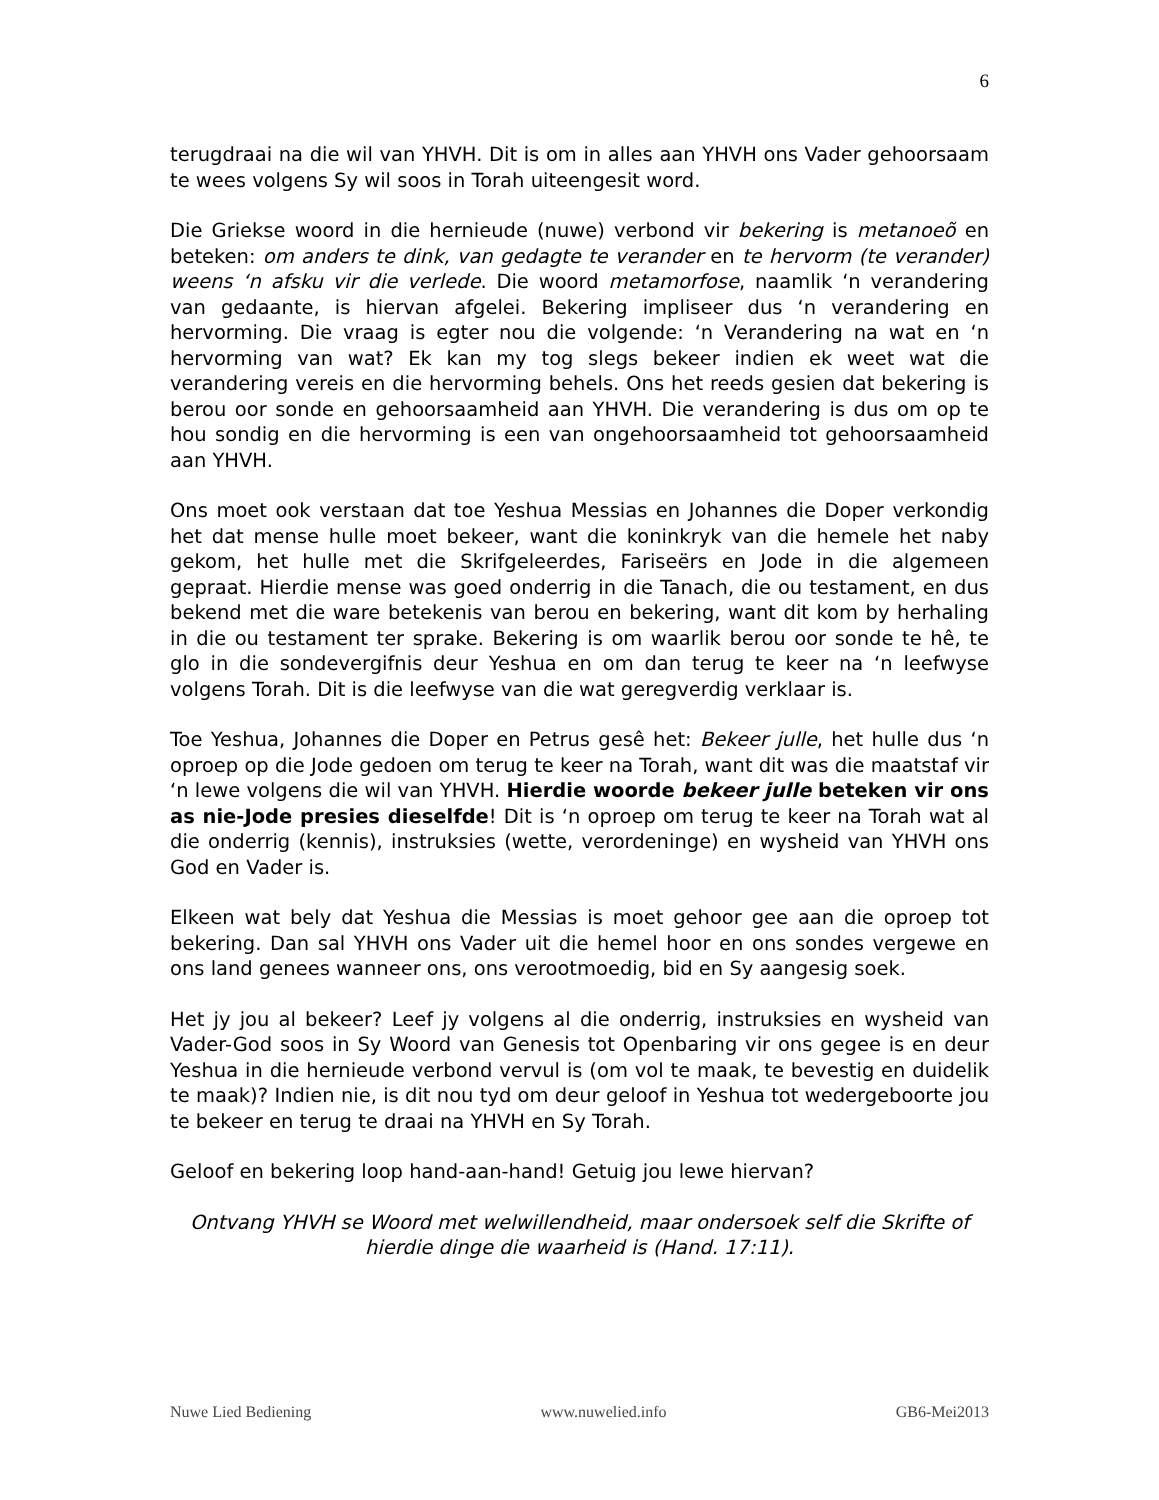6
terugdraai na die wil van YHVH. Dit is om in alles aan YHVH ons Vader gehoorsaam te wees volgens Sy wil soos in Torah uiteengesit word.
Die Griekse woord in die hernieude (nuwe) verbond vir bekering is metanoeõ en beteken: om anders te dink, van gedagte te verander en te hervorm (te verander) weens ‘n afsku vir die verlede. Die woord metamorfose, naamlik ‘n verandering van gedaante, is hiervan afgelei. Bekering impliseer dus ‘n verandering en hervorming. Die vraag is egter nou die volgende: ‘n Verandering na wat en ‘n hervorming van wat? Ek kan my tog slegs bekeer indien ek weet wat die verandering vereis en die hervorming behels. Ons het reeds gesien dat bekering is berou oor sonde en gehoorsaamheid aan YHVH. Die verandering is dus om op te hou sondig en die hervorming is een van ongehoorsaamheid tot gehoorsaamheid aan YHVH.
Ons moet ook verstaan dat toe Yeshua Messias en Johannes die Doper verkondig het dat mense hulle moet bekeer, want die koninkryk van die hemele het naby gekom, het hulle met die Skrifgeleerdes, Fariseërs en Jode in die algemeen gepraat. Hierdie mense was goed onderrig in die Tanach, die ou testament, en dus bekend met die ware betekenis van berou en bekering, want dit kom by herhaling in die ou testament ter sprake. Bekering is om waarlik berou oor sonde te hê, te glo in die sondevergifnis deur Yeshua en om dan terug te keer na ‘n leefwyse volgens Torah. Dit is die leefwyse van die wat geregverdig verklaar is.
Toe Yeshua, Johannes die Doper en Petrus gesê het: Bekeer julle, het hulle dus ‘n oproep op die Jode gedoen om terug te keer na Torah, want dit was die maatstaf vir ‘n lewe volgens die wil van YHVH. Hierdie woorde bekeer julle beteken vir ons as nie-Jode presies dieselfde! Dit is ‘n oproep om terug te keer na Torah wat al die onderrig (kennis), instruksies (wette, verordeninge) en wysheid van YHVH ons God en Vader is.
Elkeen wat bely dat Yeshua die Messias is moet gehoor gee aan die oproep tot bekering. Dan sal YHVH ons Vader uit die hemel hoor en ons sondes vergewe en ons land genees wanneer ons, ons verootmoedig, bid en Sy aangesig soek.
Het jy jou al bekeer? Leef jy volgens al die onderrig, instruksies en wysheid van Vader-God soos in Sy Woord van Genesis tot Openbaring vir ons gegee is en deur Yeshua in die hernieude verbond vervul is (om vol te maak, te bevestig en duidelik te maak)? Indien nie, is dit nou tyd om deur geloof in Yeshua tot wedergeboorte jou te bekeer en terug te draai na YHVH en Sy Torah.
Geloof en bekering loop hand-aan-hand! Getuig jou lewe hiervan?
Ontvang YHVH se Woord met welwillendheid, maar ondersoek self die Skrifte of hierdie dinge die waarheid is (Hand. 17:11).
Nuwe Lied Bediening www.nuwelied.info GB6-Mei2013